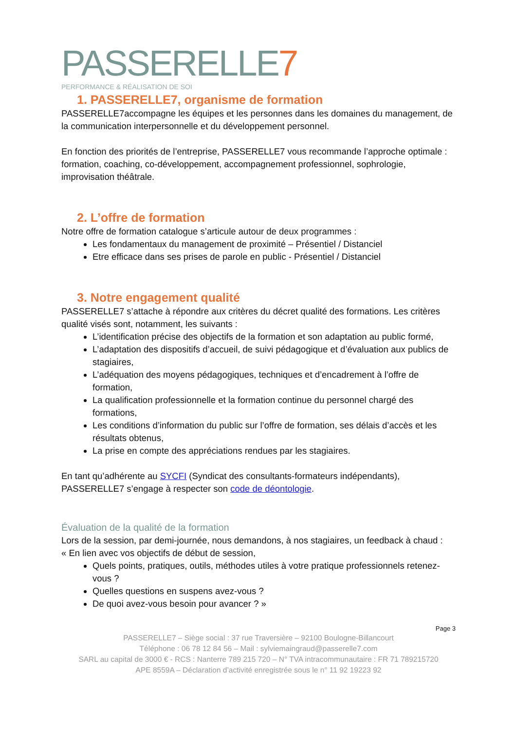PASSERELLE7
PERFORMANCE & RÉALISATION DE SOI
1. PASSERELLE7, organisme de formation
PASSERELLE7accompagne les équipes et les personnes dans les domaines du management, de la communication interpersonnelle et du développement personnel.
En fonction des priorités de l’entreprise, PASSERELLE7 vous recommande l’approche optimale : formation, coaching, co-développement, accompagnement professionnel, sophrologie, improvisation théâtrale.
2. L’offre de formation
Notre offre de formation catalogue s’articule autour de deux programmes :
Les fondamentaux du management de proximité – Présentiel / Distanciel
Etre efficace dans ses prises de parole en public - Présentiel / Distanciel
3. Notre engagement qualité
PASSERELLE7 s’attache à répondre aux critères du décret qualité des formations. Les critères qualité visés sont, notamment, les suivants :
L’identification précise des objectifs de la formation et son adaptation au public formé,
L’adaptation des dispositifs d’accueil, de suivi pédagogique et d’évaluation aux publics de stagiaires,
L’adéquation des moyens pédagogiques, techniques et d’encadrement à l’offre de formation,
La qualification professionnelle et la formation continue du personnel chargé des formations,
Les conditions d’information du public sur l’offre de formation, ses délais d’accès et les résultats obtenus,
La prise en compte des appréciations rendues par les stagiaires.
En tant qu’adhérente au SYCFI (Syndicat des consultants-formateurs indépendants), PASSERELLE7 s’engage à respecter son code de déontologie.
Évaluation de la qualité de la formation
Lors de la session, par demi-journée, nous demandons, à nos stagiaires, un feedback à chaud :
« En lien avec vos objectifs de début de session,
Quels points, pratiques, outils, méthodes utiles à votre pratique professionnels retenez-vous ?
Quelles questions en suspens avez-vous ?
De quoi avez-vous besoin pour avancer ? »
Page 3
PASSERELLE7 – Siège social : 37 rue Traversière – 92100 Boulogne-Billancourt
Téléphone : 06 78 12 84 56 – Mail : sylviemaingraud@passerelle7.com
SARL au capital de 3000 € - RCS : Nanterre 789 215 720 – N° TVA intracommunautaire : FR 71 789215720
APE 8559A – Déclaration d’activité enregistrée sous le n° 11 92 19223 92